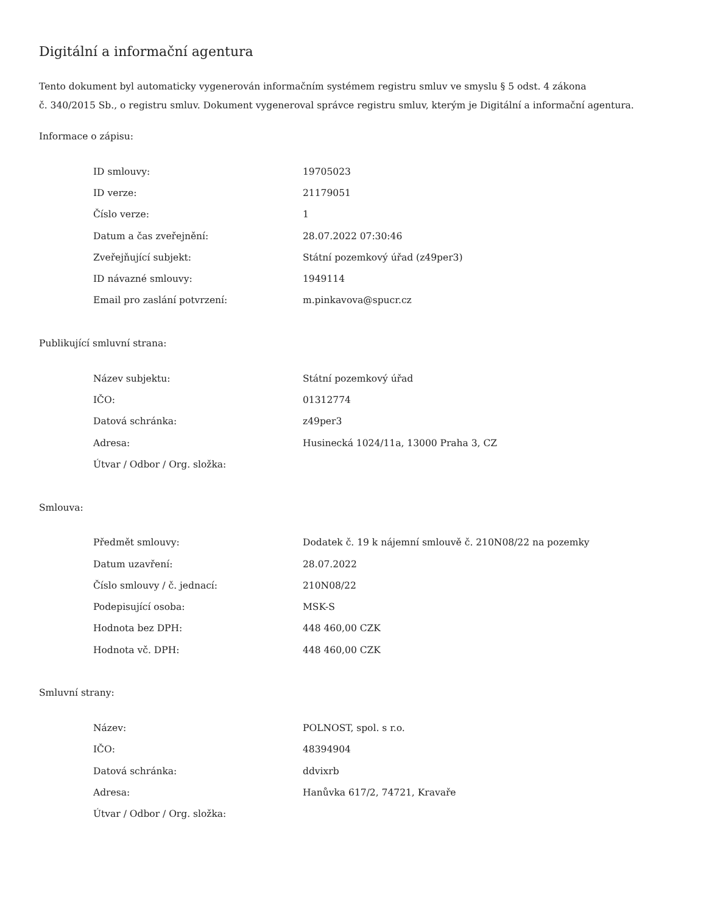Digitální a informační agentura
Tento dokument byl automaticky vygenerován informačním systémem registru smluv ve smyslu § 5 odst. 4 zákona
č. 340/2015 Sb., o registru smluv. Dokument vygeneroval správce registru smluv, kterým je Digitální a informační agentura.
Informace o zápisu:
| ID smlouvy: | 19705023 |
| ID verze: | 21179051 |
| Číslo verze: | 1 |
| Datum a čas zveřejnění: | 28.07.2022 07:30:46 |
| Zveřejňující subjekt: | Státní pozemkový úřad (z49per3) |
| ID návazné smlouvy: | 1949114 |
| Email pro zaslání potvrzení: | m.pinkavova@spucr.cz |
Publikující smluvní strana:
| Název subjektu: | Státní pozemkový úřad |
| IČO: | 01312774 |
| Datová schránka: | z49per3 |
| Adresa: | Husinecká 1024/11a, 13000 Praha 3, CZ |
| Útvar / Odbor / Org. složka: | |
Smlouva:
| Předmět smlouvy: | Dodatek č. 19 k nájemní smlouvě č. 210N08/22 na pozemky |
| Datum uzavření: | 28.07.2022 |
| Číslo smlouvy / č. jednací: | 210N08/22 |
| Podepisující osoba: | MSK-S |
| Hodnota bez DPH: | 448 460,00 CZK |
| Hodnota vč. DPH: | 448 460,00 CZK |
Smluvní strany:
| Název: | POLNOST, spol. s r.o. |
| IČO: | 48394904 |
| Datová schránka: | ddvixrb |
| Adresa: | Hanůvka 617/2, 74721, Kravaře |
| Útvar / Odbor / Org. složka: | |